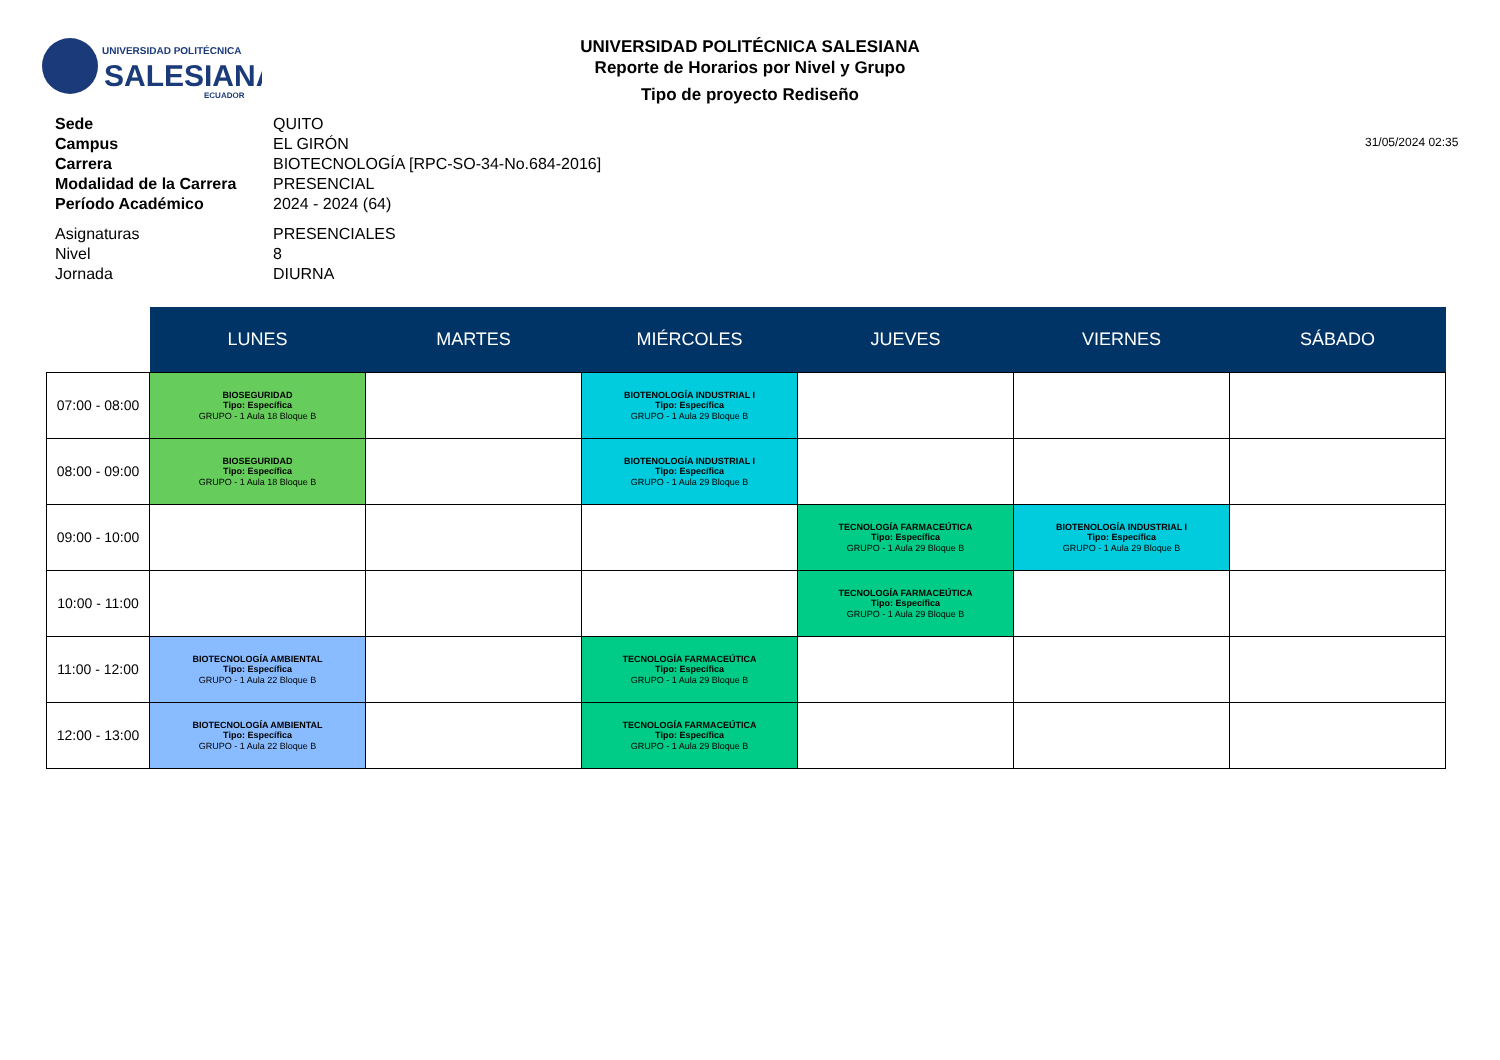UNIVERSIDAD POLITÉCNICA
SALESIANA
ECUADOR
UNIVERSIDAD POLITÉCNICA SALESIANA
Reporte de Horarios por Nivel y Grupo
Tipo de proyecto Rediseño
31/05/2024 02:35
Sede QUITO
Campus EL GIRÓN
Carrera BIOTECNOLOGÍA [RPC-SO-34-No.684-2016]
Modalidad de la Carrera PRESENCIAL
Período Académico 2024 - 2024 (64)
Asignaturas PRESENCIALES
Nivel 8
Jornada DIURNA
| | LUNES | MARTES | MIÉRCOLES | JUEVES | VIERNES | SÁBADO |
| 07:00 - 08:00 | BIOSEGURIDAD Tipo: Específica GRUPO - 1 Aula 18 Bloque B | | BIOTENOLOGÍA INDUSTRIAL I Tipo: Específica GRUPO - 1 Aula 29 Bloque B | | | |
| 08:00 - 09:00 | BIOSEGURIDAD Tipo: Específica GRUPO - 1 Aula 18 Bloque B | | BIOTENOLOGÍA INDUSTRIAL I Tipo: Específica GRUPO - 1 Aula 29 Bloque B | | | |
| 09:00 - 10:00 | | | | TECNOLOGÍA FARMACEÚTICA Tipo: Específica GRUPO - 1 Aula 29 Bloque B | BIOTENOLOGÍA INDUSTRIAL I Tipo: Específica GRUPO - 1 Aula 29 Bloque B | |
| 10:00 - 11:00 | | | | TECNOLOGÍA FARMACEÚTICA Tipo: Específica GRUPO - 1 Aula 29 Bloque B | | |
| 11:00 - 12:00 | BIOTECNOLOGÍA AMBIENTAL Tipo: Específica GRUPO - 1 Aula 22 Bloque B | | TECNOLOGÍA FARMACEÚTICA Tipo: Específica GRUPO - 1 Aula 29 Bloque B | | | |
| 12:00 - 13:00 | BIOTECNOLOGÍA AMBIENTAL Tipo: Específica GRUPO - 1 Aula 22 Bloque B | | TECNOLOGÍA FARMACEÚTICA Tipo: Específica GRUPO - 1 Aula 29 Bloque B | | | |